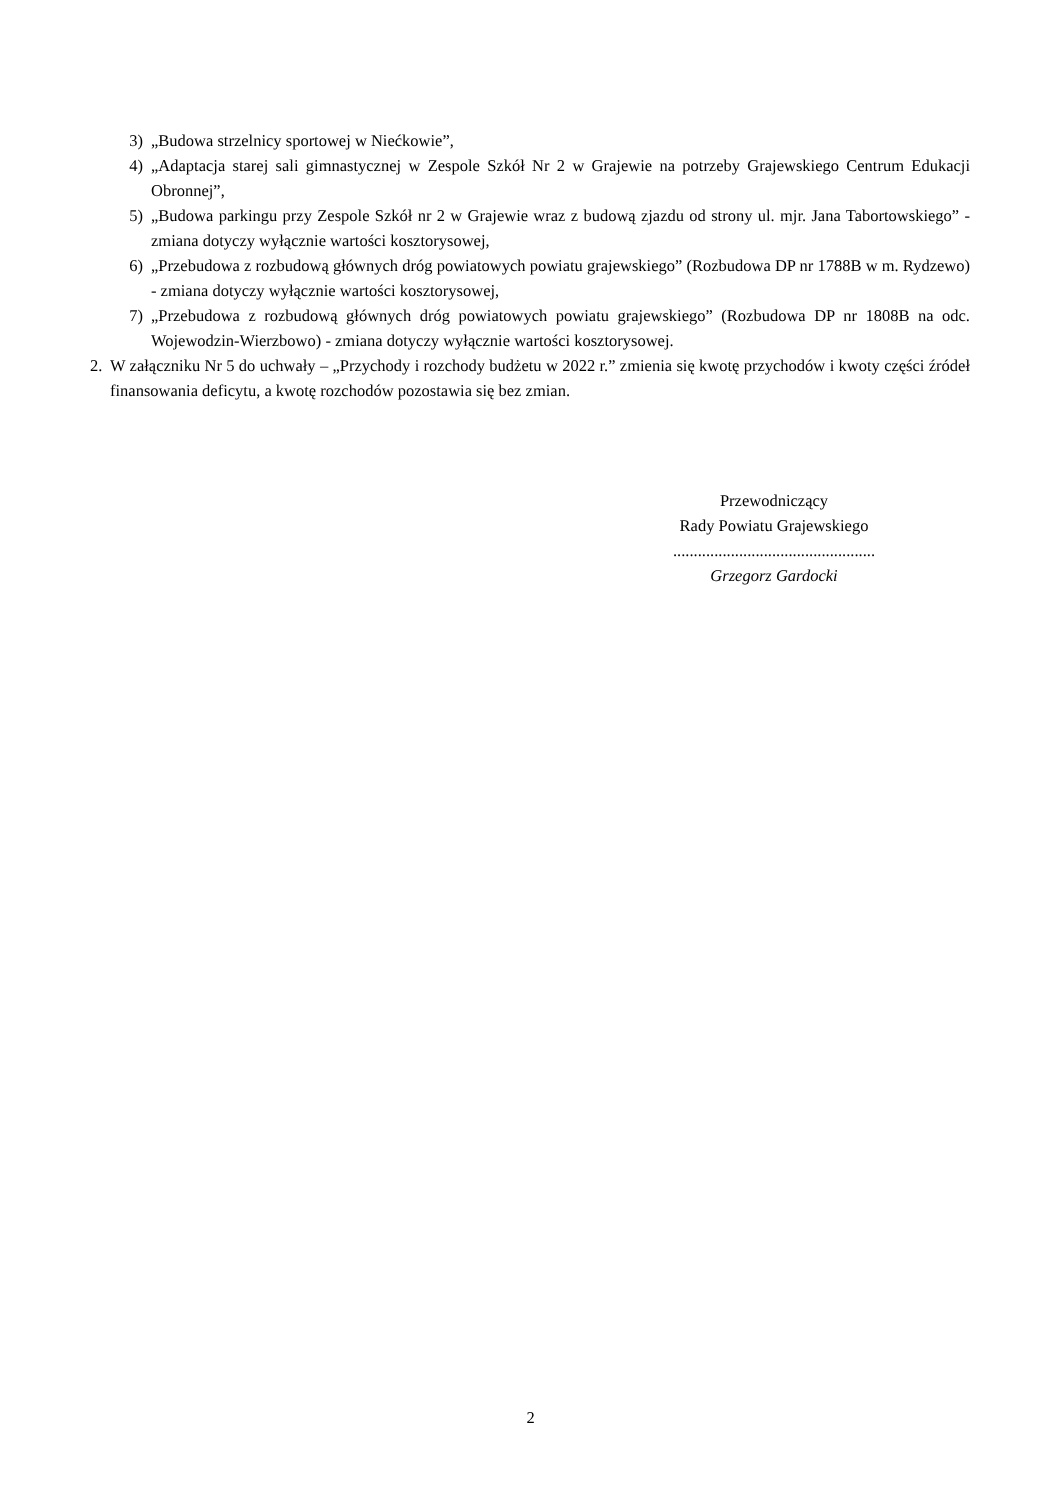3) „Budowa strzelnicy sportowej w Niećkowie”,
4) „Adaptacja starej sali gimnastycznej w Zespole Szkół Nr 2 w Grajewie na potrzeby Grajewskiego Centrum Edukacji Obronnej”,
5) „Budowa parkingu przy Zespole Szkół nr 2 w Grajewie wraz z budową zjazdu od strony ul. mjr. Jana Tabortowskiego” - zmiana dotyczy wyłącznie wartości kosztorysowej,
6) „Przebudowa z rozbudową głównych dróg powiatowych powiatu grajewskiego” (Rozbudowa DP nr 1788B w m. Rydzewo) - zmiana dotyczy wyłącznie wartości kosztorysowej,
7) „Przebudowa z rozbudową głównych dróg powiatowych powiatu grajewskiego” (Rozbudowa DP nr 1808B na odc. Wojewodzin-Wierzbowo) - zmiana dotyczy wyłącznie wartości kosztorysowej.
2. W załączniku Nr 5 do uchwały – „Przychody i rozchody budżetu w 2022 r.” zmienia się kwotę przychodów i kwoty części źródeł finansowania deficytu, a kwotę rozchodów pozostawia się bez zmian.
Przewodniczący
Rady Powiatu Grajewskiego
.................................................
Grzegorz Gardocki
2